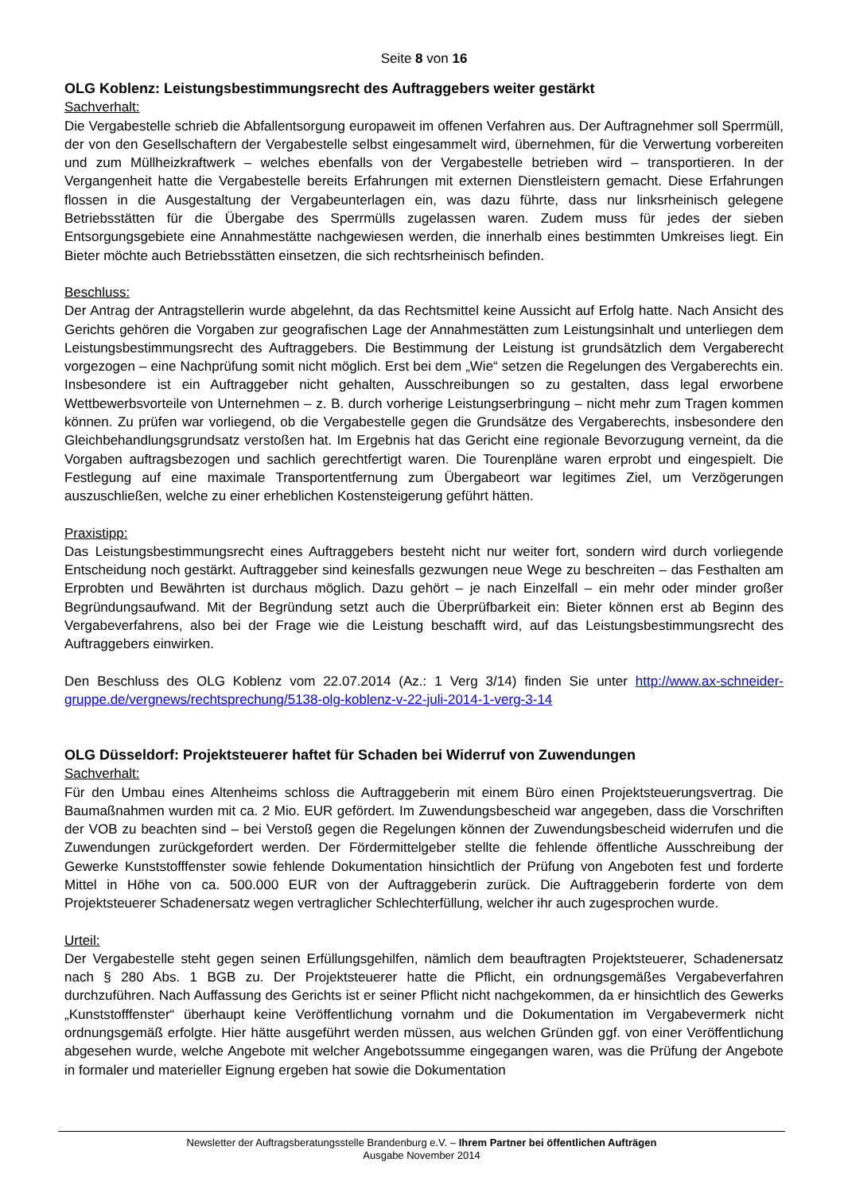Seite 8 von 16
OLG Koblenz: Leistungsbestimmungsrecht des Auftraggebers weiter gestärkt
Sachverhalt:
Die Vergabestelle schrieb die Abfallentsorgung europaweit im offenen Verfahren aus. Der Auftragnehmer soll Sperrmüll, der von den Gesellschaftern der Vergabestelle selbst eingesammelt wird, übernehmen, für die Verwertung vorbereiten und zum Müllheizkraftwerk – welches ebenfalls von der Vergabestelle betrieben wird – transportieren. In der Vergangenheit hatte die Vergabestelle bereits Erfahrungen mit externen Dienstleistern gemacht. Diese Erfahrungen flossen in die Ausgestaltung der Vergabeunterlagen ein, was dazu führte, dass nur linksrheinisch gelegene Betriebsstätten für die Übergabe des Sperrmülls zugelassen waren. Zudem muss für jedes der sieben Entsorgungsgebiete eine Annahmestätte nachgewiesen werden, die innerhalb eines bestimmten Umkreises liegt. Ein Bieter möchte auch Betriebsstätten einsetzen, die sich rechtsrheinisch befinden.
Beschluss:
Der Antrag der Antragstellerin wurde abgelehnt, da das Rechtsmittel keine Aussicht auf Erfolg hatte. Nach Ansicht des Gerichts gehören die Vorgaben zur geografischen Lage der Annahmestätten zum Leistungsinhalt und unterliegen dem Leistungsbestimmungsrecht des Auftraggebers. Die Bestimmung der Leistung ist grundsätzlich dem Vergaberecht vorgezogen – eine Nachprüfung somit nicht möglich. Erst bei dem „Wie“ setzen die Regelungen des Vergaberechts ein. Insbesondere ist ein Auftraggeber nicht gehalten, Ausschreibungen so zu gestalten, dass legal erworbene Wettbewerbsvorteile von Unternehmen – z. B. durch vorherige Leistungserbringung – nicht mehr zum Tragen kommen können. Zu prüfen war vorliegend, ob die Vergabestelle gegen die Grundsätze des Vergaberechts, insbesondere den Gleichbehandlungsgrundsatz verstoßen hat. Im Ergebnis hat das Gericht eine regionale Bevorzugung verneint, da die Vorgaben auftragsbezogen und sachlich gerechtfertigt waren. Die Tourenpläne waren erprobt und eingespielt. Die Festlegung auf eine maximale Transportentfernung zum Übergabeort war legitimes Ziel, um Verzögerungen auszuschließen, welche zu einer erheblichen Kostensteigerung geführt hätten.
Praxistipp:
Das Leistungsbestimmungsrecht eines Auftraggebers besteht nicht nur weiter fort, sondern wird durch vorliegende Entscheidung noch gestärkt. Auftraggeber sind keinesfalls gezwungen neue Wege zu beschreiten – das Festhalten am Erprobten und Bewährten ist durchaus möglich. Dazu gehört – je nach Einzelfall – ein mehr oder minder großer Begründungsaufwand. Mit der Begründung setzt auch die Überprüfbarkeit ein: Bieter können erst ab Beginn des Vergabeverfahrens, also bei der Frage wie die Leistung beschafft wird, auf das Leistungsbestimmungsrecht des Auftraggebers einwirken.
Den Beschluss des OLG Koblenz vom 22.07.2014 (Az.: 1 Verg 3/14) finden Sie unter http://www.ax-schneider-gruppe.de/vergnews/rechtsprechung/5138-olg-koblenz-v-22-juli-2014-1-verg-3-14
OLG Düsseldorf: Projektsteuerer haftet für Schaden bei Widerruf von Zuwendungen
Sachverhalt:
Für den Umbau eines Altenheims schloss die Auftraggeberin mit einem Büro einen Projektsteuerungsvertrag. Die Baumaßnahmen wurden mit ca. 2 Mio. EUR gefördert. Im Zuwendungsbescheid war angegeben, dass die Vorschriften der VOB zu beachten sind – bei Verstoß gegen die Regelungen können der Zuwendungsbescheid widerrufen und die Zuwendungen zurückgefordert werden. Der Fördermittelgeber stellte die fehlende öffentliche Ausschreibung der Gewerke Kunststofffenster sowie fehlende Dokumentation hinsichtlich der Prüfung von Angeboten fest und forderte Mittel in Höhe von ca. 500.000 EUR von der Auftraggeberin zurück. Die Auftraggeberin forderte von dem Projektsteuerer Schadenersatz wegen vertraglicher Schlechterfüllung, welcher ihr auch zugesprochen wurde.
Urteil:
Der Vergabestelle steht gegen seinen Erfüllungsgehilfen, nämlich dem beauftragten Projektsteuerer, Schadenersatz nach § 280 Abs. 1 BGB zu. Der Projektsteuerer hatte die Pflicht, ein ordnungsgemäßes Vergabeverfahren durchzuführen. Nach Auffassung des Gerichts ist er seiner Pflicht nicht nachgekommen, da er hinsichtlich des Gewerks „Kunststofffenster“ überhaupt keine Veröffentlichung vornahm und die Dokumentation im Vergabevermerk nicht ordnungsgemäß erfolgte. Hier hätte ausgeführt werden müssen, aus welchen Gründen ggf. von einer Veröffentlichung abgesehen wurde, welche Angebote mit welcher Angebotssumme eingegangen waren, was die Prüfung der Angebote in formaler und materieller Eignung ergeben hat sowie die Dokumentation
Newsletter der Auftragsberatungsstelle Brandenburg e.V. – Ihrem Partner bei öffentlichen Aufträgen
Ausgabe November 2014